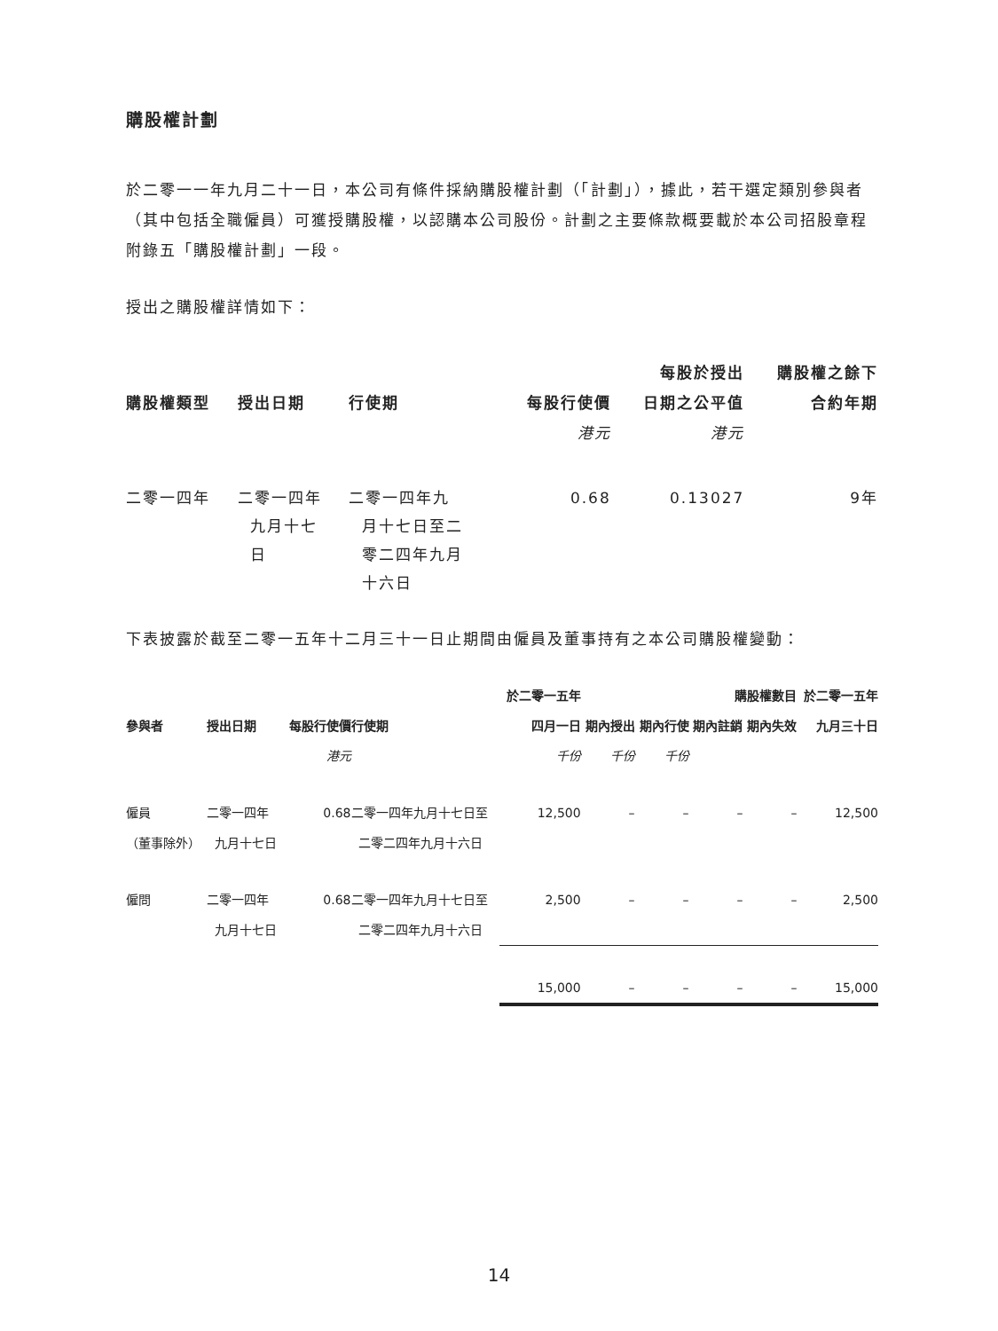購股權計劃
於二零一一年九月二十一日，本公司有條件採納購股權計劃（「計劃」），據此，若干選定類別參與者（其中包括全職僱員）可獲授購股權，以認購本公司股份。計劃之主要條款概要載於本公司招股章程附錄五「購股權計劃」一段。
授出之購股權詳情如下：
| | | | | 每股於授出 | 購股權之餘下 |
| --- | --- | --- | --- | --- | --- |
| 購股權類型 | 授出日期 | 行使期 | 每股行使價 | 日期之公平值 | 合約年期 |
| | | | 港元 | 港元 | |
| 二零一四年 | 二零一四年 九月十七 日 | 二零一四年九 月十七日至二 零二四年九月 十六日 | 0.68 | 0.13027 | 9年 |
下表披露於截至二零一五年十二月三十一日止期間由僱員及董事持有之本公司購股權變動：
| | | | | 於二零一五年 | | | 購股權數目 | | 於二零一五年 |
| --- | --- | --- | --- | --- | --- | --- | --- | --- | --- |
| 參與者 | 授出日期 | 每股行使價 | 行使期 | 四月一日 | 期內授出 | 期內行使 | 期內註銷 | 期內失效 | 九月三十日 |
| | | 港元 | | 千份 | 千份 | 千份 | | | |
| 僱員 （董事除外） | 二零一四年 九月十七日 | 0.68 | 二零一四年九月十七日至 二零二四年九月十六日 | 12,500 | – | – | – | – | 12,500 |
| 僱問 | 二零一四年 九月十七日 | 0.68 | 二零一四年九月十七日至 二零二四年九月十六日 | 2,500 | – | – | – | – | 2,500 |
| | | | | 15,000 | – | – | – | – | 15,000 |
14